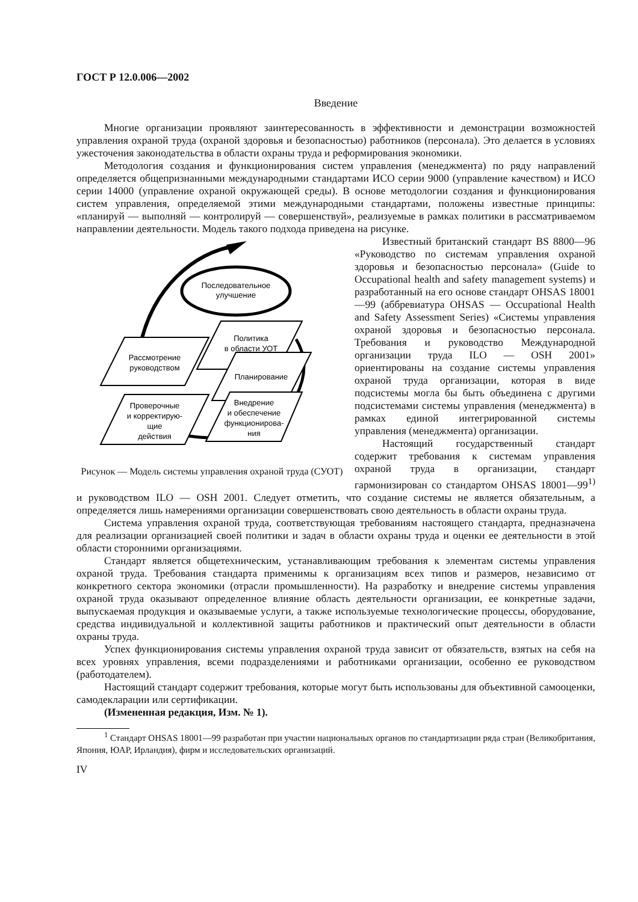ГОСТ Р 12.0.006—2002
Введение
Многие организации проявляют заинтересованность в эффективности и демонстрации возможностей управления охраной труда (охраной здоровья и безопасностью) работников (персонала). Это делается в условиях ужесточения законодательства в области охраны труда и реформирования экономики.
Методология создания и функционирования систем управления (менеджмента) по ряду направлений определяется общепризнанными международными стандартами ИСО серии 9000 (управление качеством) и ИСО серии 14000 (управление охраной окружающей среды). В основе методологии создания и функционирования систем управления, определяемой этими международными стандартами, положены известные принципы: «планируй — выполняй — контролируй — совершенствуй», реализуемые в рамках политики в рассматриваемом направлении деятельности. Модель такого подхода приведена на рисунке.
Последовательное
улучшение
Политика
в области УОТ
Рассмотрение
руководством
Планирование
Внедрение
и обеспечение
функционирова-
ния
Проверочные
и корректирую-
щие
действия
Рисунок — Модель системы управления охраной труда (СУОТ)
Известный британский стандарт BS 8800—96 «Руководство по системам управления охраной здоровья и безопасностью персонала» (Guide to Occupational health and safety management systems) и разработанный на его основе стандарт OHSAS 18001—99 (аббревиатура OHSAS — Occupational Health and Safety Assessment Series) «Системы управления охраной здоровья и безопасностью персонала. Требования и руководство Международной организации труда ILO — OSH 2001» ориентированы на создание системы управления охраной труда организации, которая в виде подсистемы могла бы быть объединена с другими подсистемами системы управления (менеджмента) в рамках единой интегрированной системы управления (менеджмента) организации.
Настоящий государственный стандарт содержит требования к системам управления охраной труда в организации, стандарт гармонизирован со стандартом OHSAS 18001—99<sup>1)</sup> и руководством ILO — OSH 2001. Следует отметить, что создание системы не является обязательным, а определяется лишь намерениями организации совершенствовать свою деятельность в области охраны труда.
Система управления охраной труда, соответствующая требованиям настоящего стандарта, предназначена для реализации организацией своей политики и задач в области охраны труда и оценки ее деятельности в этой области сторонними организациями.
Стандарт является общетехническим, устанавливающим требования к элементам системы управления охраной труда. Требования стандарта применимы к организациям всех типов и размеров, независимо от конкретного сектора экономики (отрасли промышленности). На разработку и внедрение системы управления охраной труда оказывают определенное влияние область деятельности организации, ее конкретные задачи, выпускаемая продукция и оказываемые услуги, а также используемые технологические процессы, оборудование, средства индивидуальной и коллективной защиты работников и практический опыт деятельности в области охраны труда.
Успех функционирования системы управления охраной труда зависит от обязательств, взятых на себя на всех уровнях управления, всеми подразделениями и работниками организации, особенно ее руководством (работодателем).
Настоящий стандарт содержит требования, которые могут быть использованы для объективной самооценки, самодекларации или сертификации.
(Измененная редакция, Изм. № 1).
<sup>1</sup> Стандарт OHSAS 18001—99 разработан при участии национальных органов по стандартизации ряда стран (Великобритания, Япония, ЮАР, Ирландия), фирм и исследовательских организаций.
IV